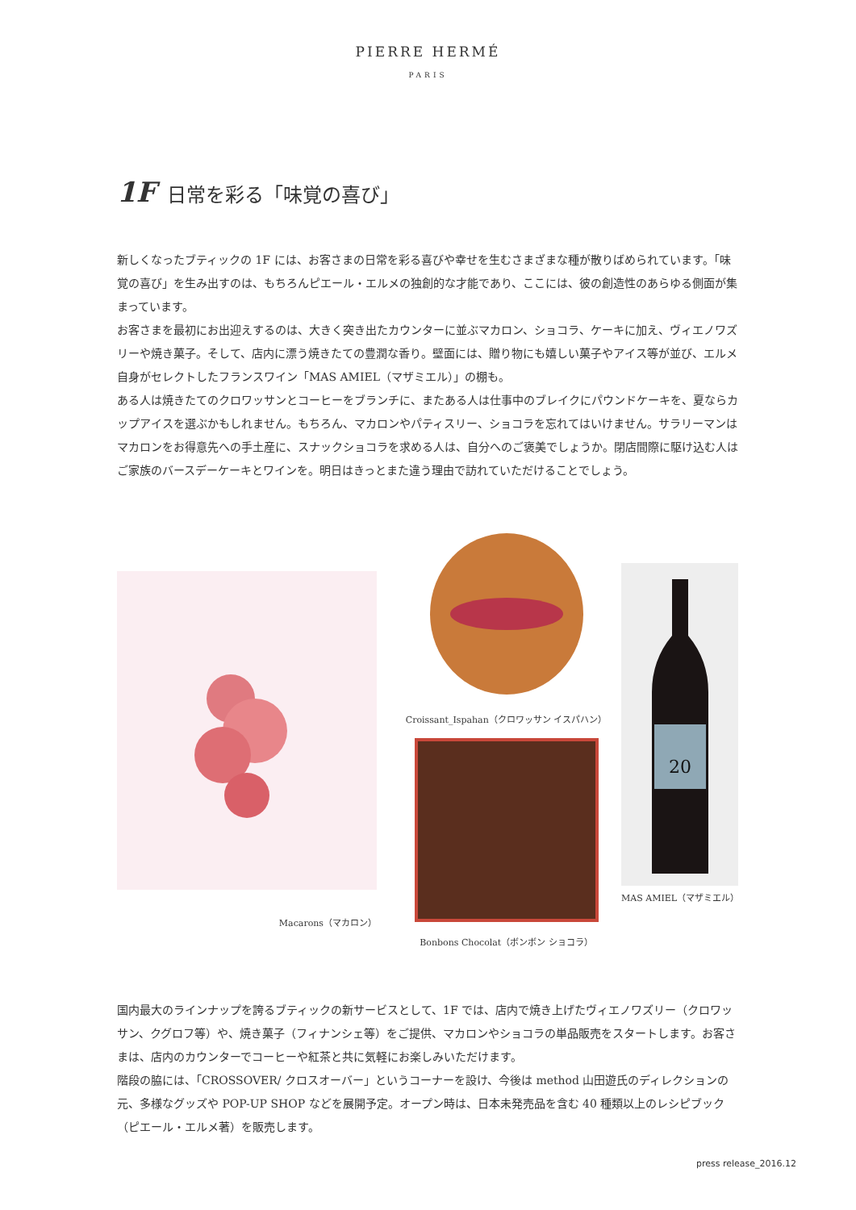PIERRE HERMÉ
PARIS
1F 日常を彩る「味覚の喜び」
新しくなったブティックの 1F には、お客さまの日常を彩る喜びや幸せを生むさまざまな種が散りばめられています。「味覚の喜び」を生み出すのは、もちろんピエール・エルメの独創的な才能であり、ここには、彼の創造性のあらゆる側面が集まっています。
お客さまを最初にお出迎えするのは、大きく突き出たカウンターに並ぶマカロン、ショコラ、ケーキに加え、ヴィエノワズリーや焼き菓子。そして、店内に漂う焼きたての豊潤な香り。壁面には、贈り物にも嬉しい菓子やアイス等が並び、エルメ自身がセレクトしたフランスワイン「MAS AMIEL（マザミエル）」の棚も。
ある人は焼きたてのクロワッサンとコーヒーをブランチに、またある人は仕事中のブレイクにパウンドケーキを、夏ならカップアイスを選ぶかもしれません。もちろん、マカロンやパティスリー、ショコラを忘れてはいけません。サラリーマンはマカロンをお得意先への手土産に、スナックショコラを求める人は、自分へのご褒美でしょうか。閉店間際に駆け込む人はご家族のバースデーケーキとワインを。明日はきっとまた違う理由で訪れていただけることでしょう。
Macarons（マカロン）
Croissant_Ispahan（クロワッサン イスパハン）
Bonbons Chocolat（ボンボン ショコラ）
20
MAS AMIEL（マザミエル）
国内最大のラインナップを誇るブティックの新サービスとして、1F では、店内で焼き上げたヴィエノワズリー（クロワッサン、クグロフ等）や、焼き菓子（フィナンシェ等）をご提供、マカロンやショコラの単品販売をスタートします。お客さまは、店内のカウンターでコーヒーや紅茶と共に気軽にお楽しみいただけます。
階段の脇には、「CROSSOVER/ クロスオーバー」というコーナーを設け、今後は method 山田遊氏のディレクションの元、多様なグッズや POP-UP SHOP などを展開予定。オープン時は、日本未発売品を含む 40 種類以上のレシピブック（ピエール・エルメ著）を販売します。
press release_2016.12